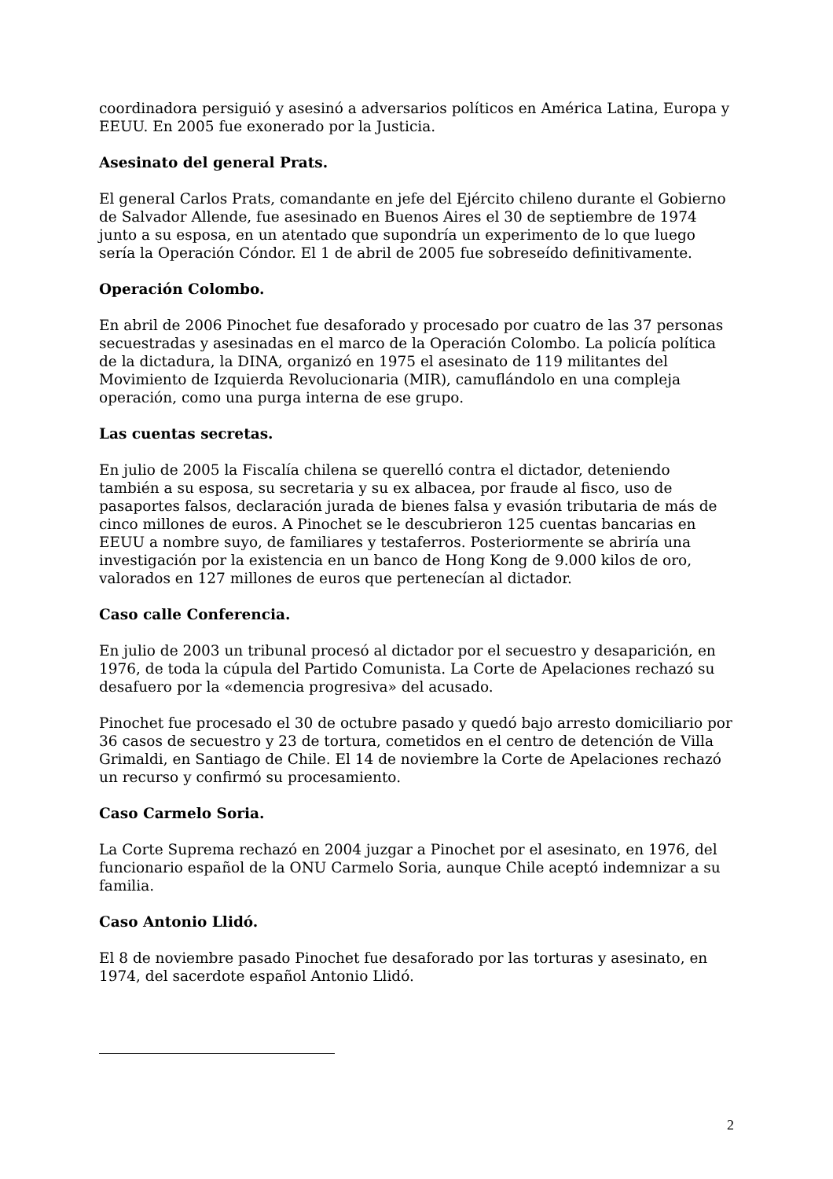coordinadora persiguió y asesinó a adversarios políticos en América Latina, Europa y EEUU. En 2005 fue exonerado por la Justicia.
Asesinato del general Prats.
El general Carlos Prats, comandante en jefe del Ejército chileno durante el Gobierno de Salvador Allende, fue asesinado en Buenos Aires el 30 de septiembre de 1974 junto a su esposa, en un atentado que supondría un experimento de lo que luego sería la Operación Cóndor. El 1 de abril de 2005 fue sobreseído definitivamente.
Operación Colombo.
En abril de 2006 Pinochet fue desaforado y procesado por cuatro de las 37 personas secuestradas y asesinadas en el marco de la Operación Colombo. La policía política de la dictadura, la DINA, organizó en 1975 el asesinato de 119 militantes del Movimiento de Izquierda Revolucionaria (MIR), camuflándolo en una compleja operación, como una purga interna de ese grupo.
Las cuentas secretas.
En julio de 2005 la Fiscalía chilena se querelló contra el dictador, deteniendo también a su esposa, su secretaria y su ex albacea, por fraude al fisco, uso de pasaportes falsos, declaración jurada de bienes falsa y evasión tributaria de más de cinco millones de euros. A Pinochet se le descubrieron 125 cuentas bancarias en EEUU a nombre suyo, de familiares y testaferros. Posteriormente se abriría una investigación por la existencia en un banco de Hong Kong de 9.000 kilos de oro, valorados en 127 millones de euros que pertenecían al dictador.
Caso calle Conferencia.
En julio de 2003 un tribunal procesó al dictador por el secuestro y desaparición, en 1976, de toda la cúpula del Partido Comunista. La Corte de Apelaciones rechazó su desafuero por la «demencia progresiva» del acusado.
Pinochet fue procesado el 30 de octubre pasado y quedó bajo arresto domiciliario por 36 casos de secuestro y 23 de tortura, cometidos en el centro de detención de Villa Grimaldi, en Santiago de Chile. El 14 de noviembre la Corte de Apelaciones rechazó un recurso y confirmó su procesamiento.
Caso Carmelo Soria.
La Corte Suprema rechazó en 2004 juzgar a Pinochet por el asesinato, en 1976, del funcionario español de la ONU Carmelo Soria, aunque Chile aceptó indemnizar a su familia.
Caso Antonio Llidó.
El 8 de noviembre pasado Pinochet fue desaforado por las torturas y asesinato, en 1974, del sacerdote español Antonio Llidó.
2